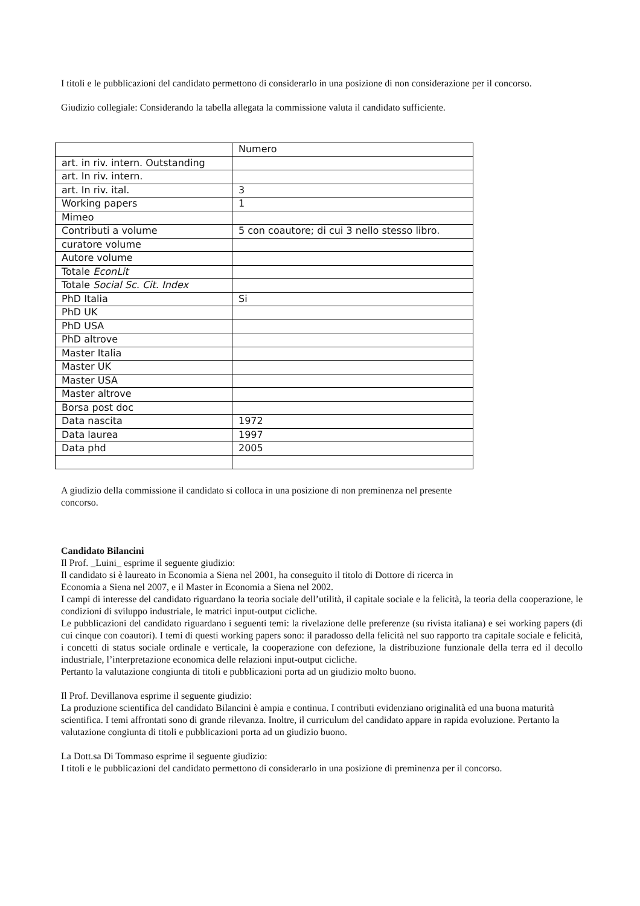I titoli e le pubblicazioni del candidato permettono di considerarlo in una posizione di non considerazione per il concorso.
Giudizio collegiale: Considerando la tabella allegata la commissione valuta il candidato sufficiente.
| | Numero |
| art. in riv. intern. Outstanding | |
| art. In riv. intern. | |
| art. In riv. ital. | 3 |
| Working papers | 1 |
| Mimeo | |
| Contributi a volume | 5 con coautore; di cui 3 nello stesso libro. |
| curatore volume | |
| Autore volume | |
| Totale EconLit | |
| Totale Social Sc. Cit. Index | |
| PhD Italia | Si |
| PhD UK | |
| PhD USA | |
| PhD altrove | |
| Master Italia | |
| Master UK | |
| Master USA | |
| Master altrove | |
| Borsa post doc | |
| Data nascita | 1972 |
| Data laurea | 1997 |
| Data phd | 2005 |
A giudizio della commissione il candidato si colloca in una posizione di non preminenza nel presente
concorso.
Candidato Bilancini
Il Prof. _Luini_ esprime il seguente giudizio:
Il candidato si è laureato in Economia a Siena nel 2001, ha conseguito il titolo di Dottore di ricerca in
Economia a Siena nel 2007, e il Master in Economia a Siena nel 2002.
I campi di interesse del candidato riguardano la teoria sociale dell’utilità, il capitale sociale e la felicità, la teoria della cooperazione, le condizioni di sviluppo industriale, le matrici input-output cicliche.
Le pubblicazioni del candidato riguardano i seguenti temi: la rivelazione delle preferenze (su rivista italiana) e sei working papers (di cui cinque con coautori). I temi di questi working papers sono: il paradosso della felicità nel suo rapporto tra capitale sociale e felicità, i concetti di status sociale ordinale e verticale, la cooperazione con defezione, la distribuzione funzionale della terra ed il decollo industriale, l’interpretazione economica delle relazioni input-output cicliche.
Pertanto la valutazione congiunta di titoli e pubblicazioni porta ad un giudizio molto buono.
Il Prof. Devillanova esprime il seguente giudizio:
La produzione scientifica del candidato Bilancini è ampia e continua. I contributi evidenziano originalità ed una buona maturità scientifica. I temi affrontati sono di grande rilevanza. Inoltre, il curriculum del candidato appare in rapida evoluzione. Pertanto la valutazione congiunta di titoli e pubblicazioni porta ad un giudizio buono.
La Dott.sa Di Tommaso esprime il seguente giudizio:
I titoli e le pubblicazioni del candidato permettono di considerarlo in una posizione di preminenza per il concorso.